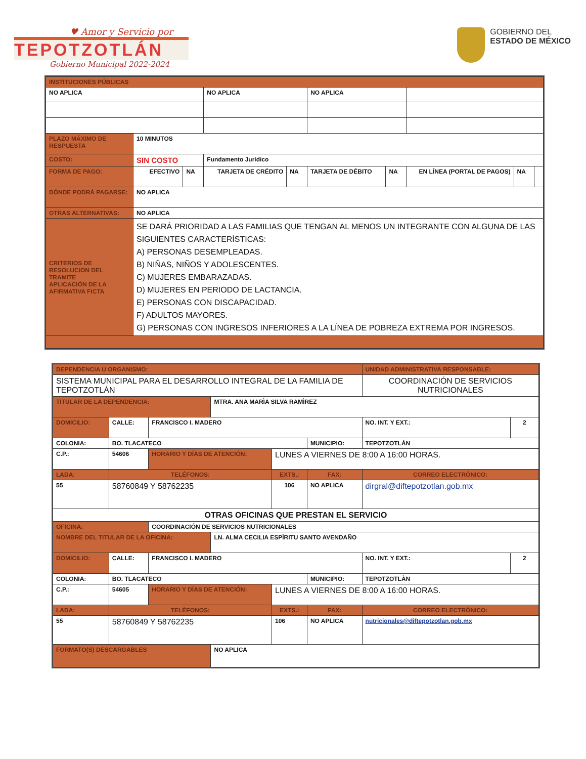♥ Amor y Servicio por
TEPOTZOTLÁN
Gobierno Municipal 2022-2024
GOBIERNO DEL
ESTADO DE MÉXICO
| INSTITUCIONES PÚBLICAS | | | | | | | | | |
| NO APLICA | | | NO APLICA | | NO APLICA | | | | |
| PLAZO MÁXIMO DE RESPUESTA | 10 MINUTOS | | | | | | | | |
| COSTO: | SIN COSTO | | Fundamento Jurídico | | | | | | |
| FORMA DE PAGO: | EFECTIVO | NA | TARJETA DE CRÉDITO | NA | TARJETA DE DÉBITO | NA | EN LÍNEA (PORTAL DE PAGOS) | NA | |
| DÓNDE PODRÁ PAGARSE: | NO APLICA | | | | | | | | |
| OTRAS ALTERNATIVAS: | NO APLICA | | | | | | | | |
| CRITERIOS DE RESOLUCION DEL TRAMITE APLICACIÓN DE LA AFIRMATIVA FICTA | SE DARÁ PRIORIDAD A LAS FAMILIAS QUE TENGAN AL MENOS UN INTEGRANTE CON ALGUNA DE LAS SIGUIENTES CARACTERÍSTICAS: A) PERSONAS DESEMPLEADAS. B) NIÑAS, NIÑOS Y ADOLESCENTES. C) MUJERES EMBARAZADAS. D) MUJERES EN PERIODO DE LACTANCIA. E) PERSONAS CON DISCAPACIDAD. F) ADULTOS MAYORES. G) PERSONAS CON INGRESOS INFERIORES A LA LÍNEA DE POBREZA EXTREMA POR INGRESOS. | | | | | | | | |
| DEPENDENCIA U ORGANISMO: | | | | | | UNIDAD ADMINISTRATIVA RESPONSABLE: | | |
| SISTEMA MUNICIPAL PARA EL DESARROLLO INTEGRAL DE LA FAMILIA DE TEPOTZOTLÁN | | | | | | COORDINACIÓN DE SERVICIOS NUTRICIONALES | | |
| TITULAR DE LA DEPENDENCIA: | | | MTRA. ANA MARÌA SILVA RAMÌREZ | | | | | |
| DOMICILIO: | CALLE: | FRANCISCO I. MADERO | | | | | NO. INT. Y EXT.: | 2 |
| COLONIA: | BO. TLACATECO | | | | MUNICIPIO: | TEPOTZOTLÀN | | |
| C.P.: | 54606 | HORARIO Y DÍAS DE ATENCIÓN: | | LUNES A VIERNES DE 8:00 A 16:00 HORAS. | | | | |
| LADA: | TELÉFONOS: | | | EXTS.: | FAX: | | CORREO ELECTRÓNICO: | |
| 55 | 58760849 Y 58762235 | | | 106 | NO APLICA | | dirgral@diftepotzotlan.gob.mx | |
| OTRAS OFICINAS QUE PRESTAN EL SERVICIO | | | | | | | | |
| OFICINA: | | COORDINACIÓN DE SERVICIOS NUTRICIONALES | | | | | | |
| NOMBRE DEL TITULAR DE LA OFICINA: | | | LN. ALMA CECILIA ESPÌRITU SANTO AVENDAÑO | | | | | |
| DOMICILIO: | CALLE: | FRANCISCO I. MADERO | | | | | NO. INT. Y EXT.: | 2 |
| COLONIA: | BO. TLACATECO | | | | MUNICIPIO: | TEPOTZOTLÀN | | |
| C.P.: | 54605 | HORARIO Y DÍAS DE ATENCIÓN: | | LUNES A VIERNES DE 8:00 A 16:00 HORAS. | | | | |
| LADA: | TELÉFONOS: | | | EXTS.: | FAX: | | CORREO ELECTRÓNICO: | |
| 55 | 58760849 Y 58762235 | | | 106 | NO APLICA | | nutricionales@diftepotzotlan.gob.mx | |
| FORMATO(S) DESCARGABLES | | | NO APLICA | | | | | |